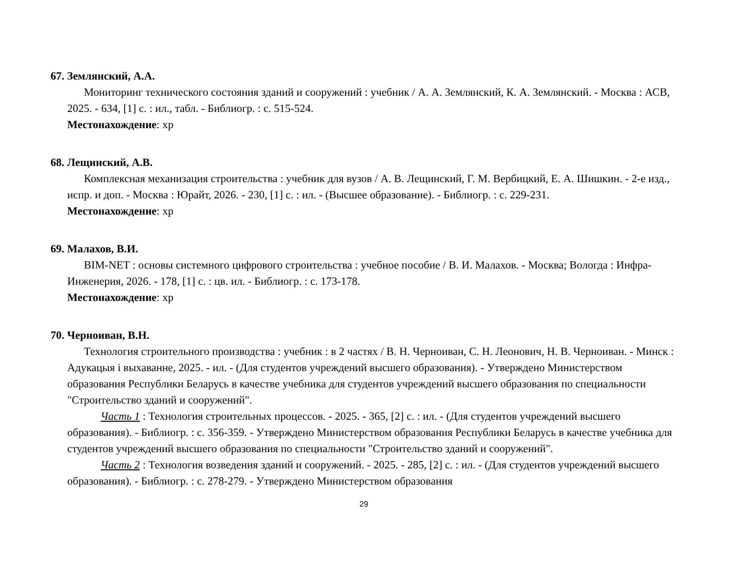67. Землянский, А.А.
Мониторинг технического состояния зданий и сооружений : учебник / А. А. Землянский, К. А. Землянский. - Москва : АСВ, 2025. - 634, [1] с. : ил., табл. - Библиогр. : с. 515-524.
Местонахождение: хр
68. Лещинский, А.В.
Комплексная механизация строительства : учебник для вузов / А. В. Лещинский, Г. М. Вербицкий, Е. А. Шишкин. - 2-е изд., испр. и доп. - Москва : Юрайт, 2026. - 230, [1] с. : ил. - (Высшее образование). - Библиогр. : с. 229-231.
Местонахождение: хр
69. Малахов, В.И.
BIM-NET : основы системного цифрового строительства : учебное пособие / В. И. Малахов. - Москва; Вологда : Инфра-Инженерия, 2026. - 178, [1] с. : цв. ил. - Библиогр. : с. 173-178.
Местонахождение: хр
70. Черноиван, В.Н.
Технология строительного производства : учебник : в 2 частях / В. Н. Черноиван, С. Н. Леонович, Н. В. Черноиван. - Минск : Адукацыя і выхаванне, 2025. - ил. - (Для студентов учреждений высшего образования). - Утверждено Министерством образования Республики Беларусь в качестве учебника для студентов учреждений высшего образования по специальности "Строительство зданий и сооружений".
Часть 1 : Технология строительных процессов. - 2025. - 365, [2] с. : ил. - (Для студентов учреждений высшего образования). - Библиогр. : с. 356-359. - Утверждено Министерством образования Республики Беларусь в качестве учебника для студентов учреждений высшего образования по специальности "Строительство зданий и сооружений".
Часть 2 : Технология возведения зданий и сооружений. - 2025. - 285, [2] с. : ил. - (Для студентов учреждений высшего образования). - Библиогр. : с. 278-279. - Утверждено Министерством образования
29